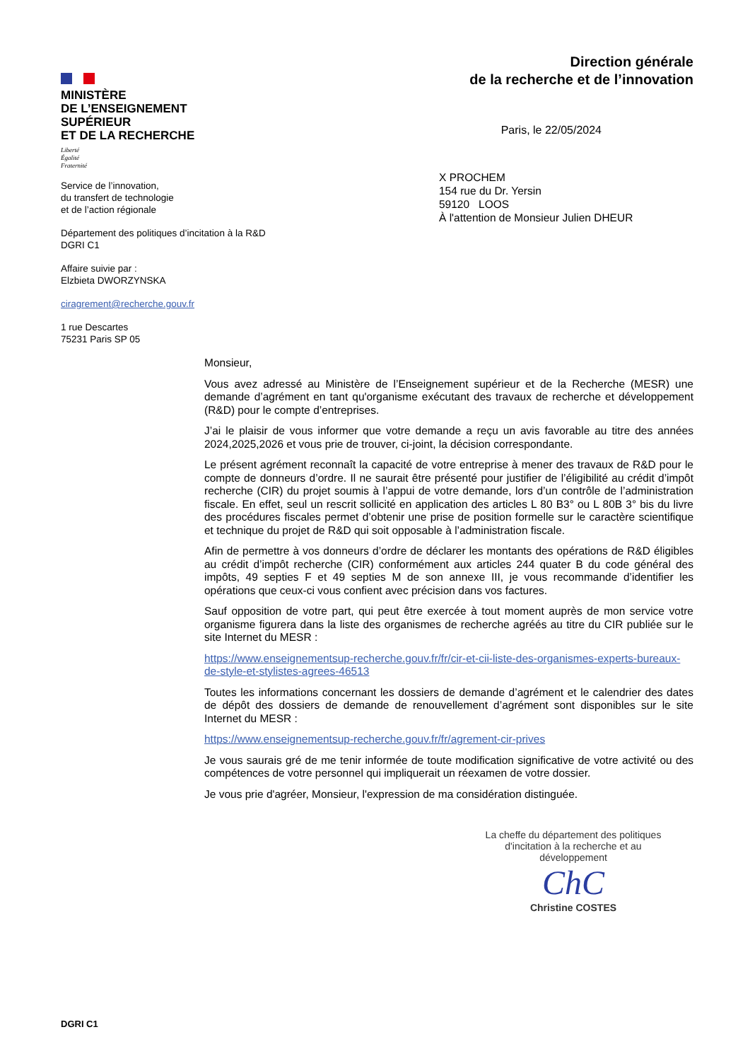MINISTÈRE
DE L’ENSEIGNEMENT
SUPÉRIEUR
ET DE LA RECHERCHE
Liberté
Égalité
Fraternité
Service de l’innovation,
du transfert de technologie
et de l’action régionale
Département des politiques d’incitation à la R&D
DGRI C1
Affaire suivie par :
Elzbieta DWORZYNSKA
ciragrement@recherche.gouv.fr
1 rue Descartes
75231 Paris SP 05
Direction générale
de la recherche et de l’innovation
Paris, le 22/05/2024
X PROCHEM
154 rue du Dr. Yersin
59120 LOOS
À l'attention de Monsieur Julien DHEUR
Monsieur,
Vous avez adressé au Ministère de l’Enseignement supérieur et de la Recherche (MESR) une demande d’agrément en tant qu'organisme exécutant des travaux de recherche et développement (R&D) pour le compte d’entreprises.
J’ai le plaisir de vous informer que votre demande a reçu un avis favorable au titre des années 2024,2025,2026 et vous prie de trouver, ci-joint, la décision correspondante.
Le présent agrément reconnaît la capacité de votre entreprise à mener des travaux de R&D pour le compte de donneurs d’ordre. Il ne saurait être présenté pour justifier de l’éligibilité au crédit d’impôt recherche (CIR) du projet soumis à l’appui de votre demande, lors d’un contrôle de l’administration fiscale. En effet, seul un rescrit sollicité en application des articles L 80 B3° ou L 80B 3° bis du livre des procédures fiscales permet d’obtenir une prise de position formelle sur le caractère scientifique et technique du projet de R&D qui soit opposable à l’administration fiscale.
Afin de permettre à vos donneurs d’ordre de déclarer les montants des opérations de R&D éligibles au crédit d’impôt recherche (CIR) conformément aux articles 244 quater B du code général des impôts, 49 septies F et 49 septies M de son annexe III, je vous recommande d’identifier les opérations que ceux-ci vous confient avec précision dans vos factures.
Sauf opposition de votre part, qui peut être exercée à tout moment auprès de mon service votre organisme figurera dans la liste des organismes de recherche agréés au titre du CIR publiée sur le site Internet du MESR :
https://www.enseignementsup-recherche.gouv.fr/fr/cir-et-cii-liste-des-organismes-experts-bureaux-de-style-et-stylistes-agrees-46513
Toutes les informations concernant les dossiers de demande d’agrément et le calendrier des dates de dépôt des dossiers de demande de renouvellement d’agrément sont disponibles sur le site Internet du MESR :
https://www.enseignementsup-recherche.gouv.fr/fr/agrement-cir-prives
Je vous saurais gré de me tenir informée de toute modification significative de votre activité ou des compétences de votre personnel qui impliquerait un réexamen de votre dossier.
Je vous prie d'agréer, Monsieur, l'expression de ma considération distinguée.
La cheffe du département des politiques d'incitation à la recherche et au développement
ChC
Christine COSTES
DGRI C1